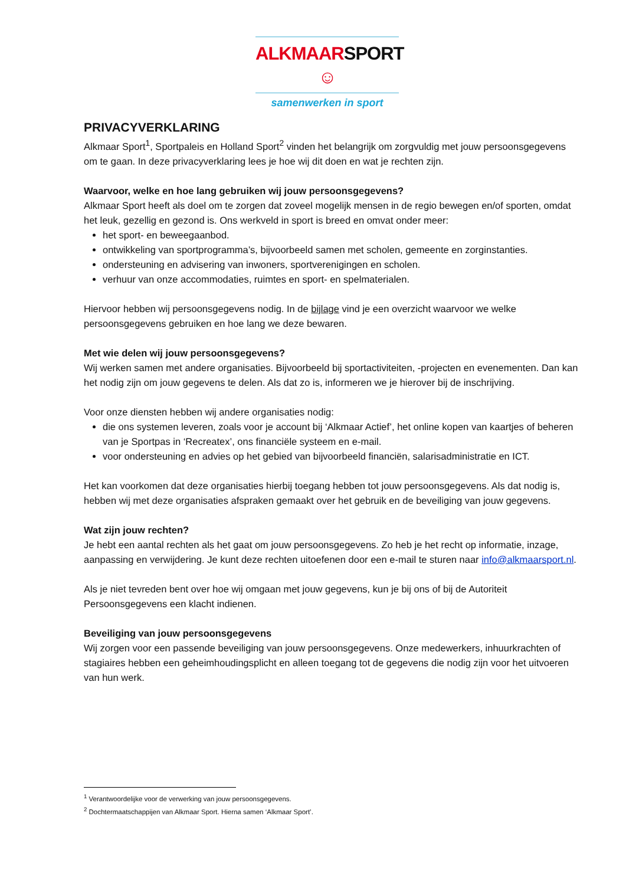ALKMAARSPORT ☺
samenwerken in sport
PRIVACYVERKLARING
Alkmaar Sport<sup>1</sup>, Sportpaleis en Holland Sport<sup>2</sup> vinden het belangrijk om zorgvuldig met jouw persoonsgegevens om te gaan. In deze privacyverklaring lees je hoe wij dit doen en wat je rechten zijn.
Waarvoor, welke en hoe lang gebruiken wij jouw persoonsgegevens?
Alkmaar Sport heeft als doel om te zorgen dat zoveel mogelijk mensen in de regio bewegen en/of sporten, omdat het leuk, gezellig en gezond is. Ons werkveld in sport is breed en omvat onder meer:
het sport- en beweegaanbod.
ontwikkeling van sportprogramma’s, bijvoorbeeld samen met scholen, gemeente en zorginstanties.
ondersteuning en advisering van inwoners, sportverenigingen en scholen.
verhuur van onze accommodaties, ruimtes en sport- en spelmaterialen.
Hiervoor hebben wij persoonsgegevens nodig. In de bijlage vind je een overzicht waarvoor we welke persoonsgegevens gebruiken en hoe lang we deze bewaren.
Met wie delen wij jouw persoonsgegevens?
Wij werken samen met andere organisaties. Bijvoorbeeld bij sportactiviteiten, -projecten en evenementen. Dan kan het nodig zijn om jouw gegevens te delen. Als dat zo is, informeren we je hierover bij de inschrijving.
Voor onze diensten hebben wij andere organisaties nodig:
die ons systemen leveren, zoals voor je account bij ‘Alkmaar Actief’, het online kopen van kaartjes of beheren van je Sportpas in ‘Recreatex’, ons financiële systeem en e-mail.
voor ondersteuning en advies op het gebied van bijvoorbeeld financiën, salarisadministratie en ICT.
Het kan voorkomen dat deze organisaties hierbij toegang hebben tot jouw persoonsgegevens. Als dat nodig is, hebben wij met deze organisaties afspraken gemaakt over het gebruik en de beveiliging van jouw gegevens.
Wat zijn jouw rechten?
Je hebt een aantal rechten als het gaat om jouw persoonsgegevens. Zo heb je het recht op informatie, inzage, aanpassing en verwijdering. Je kunt deze rechten uitoefenen door een e-mail te sturen naar info@alkmaarsport.nl.
Als je niet tevreden bent over hoe wij omgaan met jouw gegevens, kun je bij ons of bij de Autoriteit Persoonsgegevens een klacht indienen.
Beveiliging van jouw persoonsgegevens
Wij zorgen voor een passende beveiliging van jouw persoonsgegevens. Onze medewerkers, inhuurkrachten of stagiaires hebben een geheimhoudingsplicht en alleen toegang tot de gegevens die nodig zijn voor het uitvoeren van hun werk.
<sup>1</sup> Verantwoordelijke voor de verwerking van jouw persoonsgegevens.
<sup>2</sup> Dochtermaatschappijen van Alkmaar Sport. Hierna samen ‘Alkmaar Sport’.